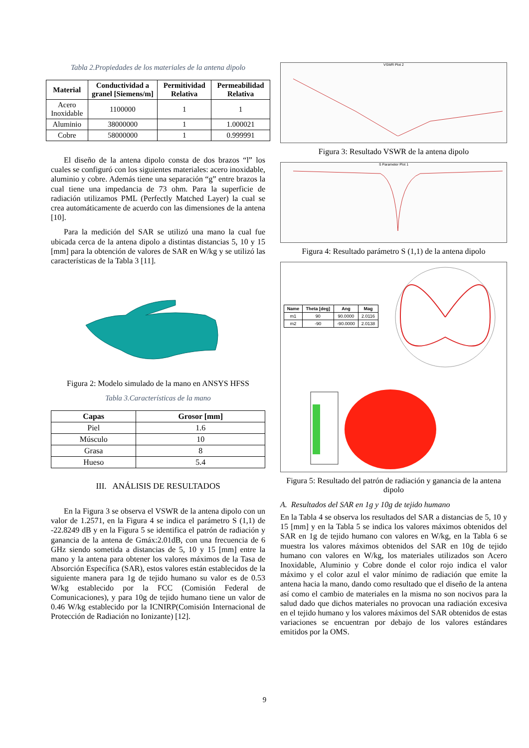Tabla 2.Propiedades de los materiales de la antena dipolo
| Material | Conductividad a granel [Siemens/m] | Permitividad Relativa | Permeabilidad Relativa |
| --- | --- | --- | --- |
| Acero Inoxidable | 1100000 | 1 | 1 |
| Aluminio | 38000000 | 1 | 1.000021 |
| Cobre | 58000000 | 1 | 0.999991 |
El diseño de la antena dipolo consta de dos brazos “l” los cuales se configuró con los siguientes materiales: acero inoxidable, aluminio y cobre. Además tiene una separación “g” entre brazos la cual tiene una impedancia de 73 ohm. Para la superficie de radiación utilizamos PML (Perfectly Matched Layer) la cual se crea automáticamente de acuerdo con las dimensiones de la antena [10].
Para la medición del SAR se utilizó una mano la cual fue ubicada cerca de la antena dipolo a distintas distancias 5, 10 y 15 [mm] para la obtención de valores de SAR en W/kg y se utilizó las características de la Tabla 3 [11].
Figura 2: Modelo simulado de la mano en ANSYS HFSS
Tabla 3.Características de la mano
| Capas | Grosor [mm] |
| --- | --- |
| Piel | 1.6 |
| Músculo | 10 |
| Grasa | 8 |
| Hueso | 5.4 |
III. ANÁLISIS DE RESULTADOS
En la Figura 3 se observa el VSWR de la antena dipolo con un valor de 1.2571, en la Figura 4 se indica el parámetro S (1,1) de -22.8249 dB y en la Figura 5 se identifica el patrón de radiación y ganancia de la antena de Gmáx:2.01dB, con una frecuencia de 6 GHz siendo sometida a distancias de 5, 10 y 15 [mm] entre la mano y la antena para obtener los valores máximos de la Tasa de Absorción Específica (SAR), estos valores están establecidos de la siguiente manera para 1g de tejido humano su valor es de 0.53 W/kg establecido por la FCC (Comisión Federal de Comunicaciones), y para 10g de tejido humano tiene un valor de 0.46 W/kg establecido por la ICNIRP(Comisión Internacional de Protección de Radiación no Ionizante) [12].
VSWR Plot 2
Figura 3: Resultado VSWR de la antena dipolo
S Parameter Plot 1
Figura 4: Resultado parámetro S (1,1) de la antena dipolo
| Name | Theta [deg] | Ang | Mag |
| --- | --- | --- | --- |
| m1 | 90 | 90.0000 | 2.0116 |
| m2 | -90 | -90.0000 | 2.0138 |
Figura 5: Resultado del patrón de radiación y ganancia de la antena dipolo
A. Resultados del SAR en 1g y 10g de tejido humano
En la Tabla 4 se observa los resultados del SAR a distancias de 5, 10 y 15 [mm] y en la Tabla 5 se indica los valores máximos obtenidos del SAR en 1g de tejido humano con valores en W/kg, en la Tabla 6 se muestra los valores máximos obtenidos del SAR en 10g de tejido humano con valores en W/kg, los materiales utilizados son Acero Inoxidable, Aluminio y Cobre donde el color rojo indica el valor máximo y el color azul el valor mínimo de radiación que emite la antena hacia la mano, dando como resultado que el diseño de la antena así como el cambio de materiales en la misma no son nocivos para la salud dado que dichos materiales no provocan una radiación excesiva en el tejido humano y los valores máximos del SAR obtenidos de estas variaciones se encuentran por debajo de los valores estándares emitidos por la OMS.
9